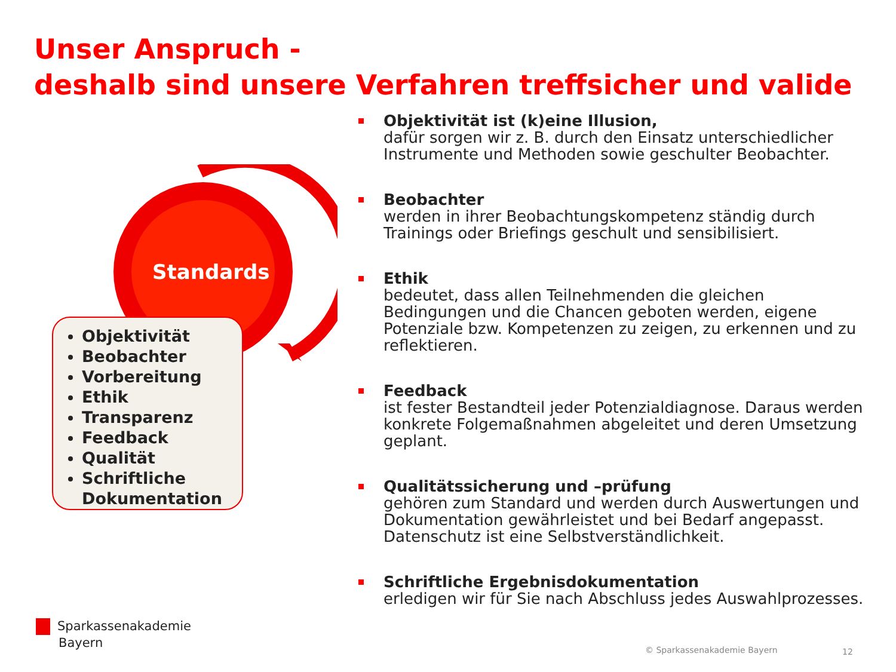Unser Anspruch -
deshalb sind unsere Verfahren treffsicher und valide
Standards
Objektivität
Beobachter
Vorbereitung
Ethik
Transparenz
Feedback
Qualität
Schriftliche Dokumentation
Objektivität ist (k)eine Illusion,
dafür sorgen wir z. B. durch den Einsatz unterschiedlicher Instrumente und Methoden sowie geschulter Beobachter.
Beobachter
werden in ihrer Beobachtungskompetenz ständig durch Trainings oder Briefings geschult und sensibilisiert.
Ethik
bedeutet, dass allen Teilnehmenden die gleichen Bedingungen und die Chancen geboten werden, eigene Potenziale bzw. Kompetenzen zu zeigen, zu erkennen und zu reflektieren.
Feedback
ist fester Bestandteil jeder Potenzialdiagnose. Daraus werden konkrete Folgemaßnahmen abgeleitet und deren Umsetzung geplant.
Qualitätssicherung und –prüfung
gehören zum Standard und werden durch Auswertungen und Dokumentation gewährleistet und bei Bedarf angepasst. Datenschutz ist eine Selbstverständlichkeit.
Schriftliche Ergebnisdokumentation
erledigen wir für Sie nach Abschluss jedes Auswahlprozesses.
Sparkassenakademie
Bayern
© Sparkassenakademie Bayern 12